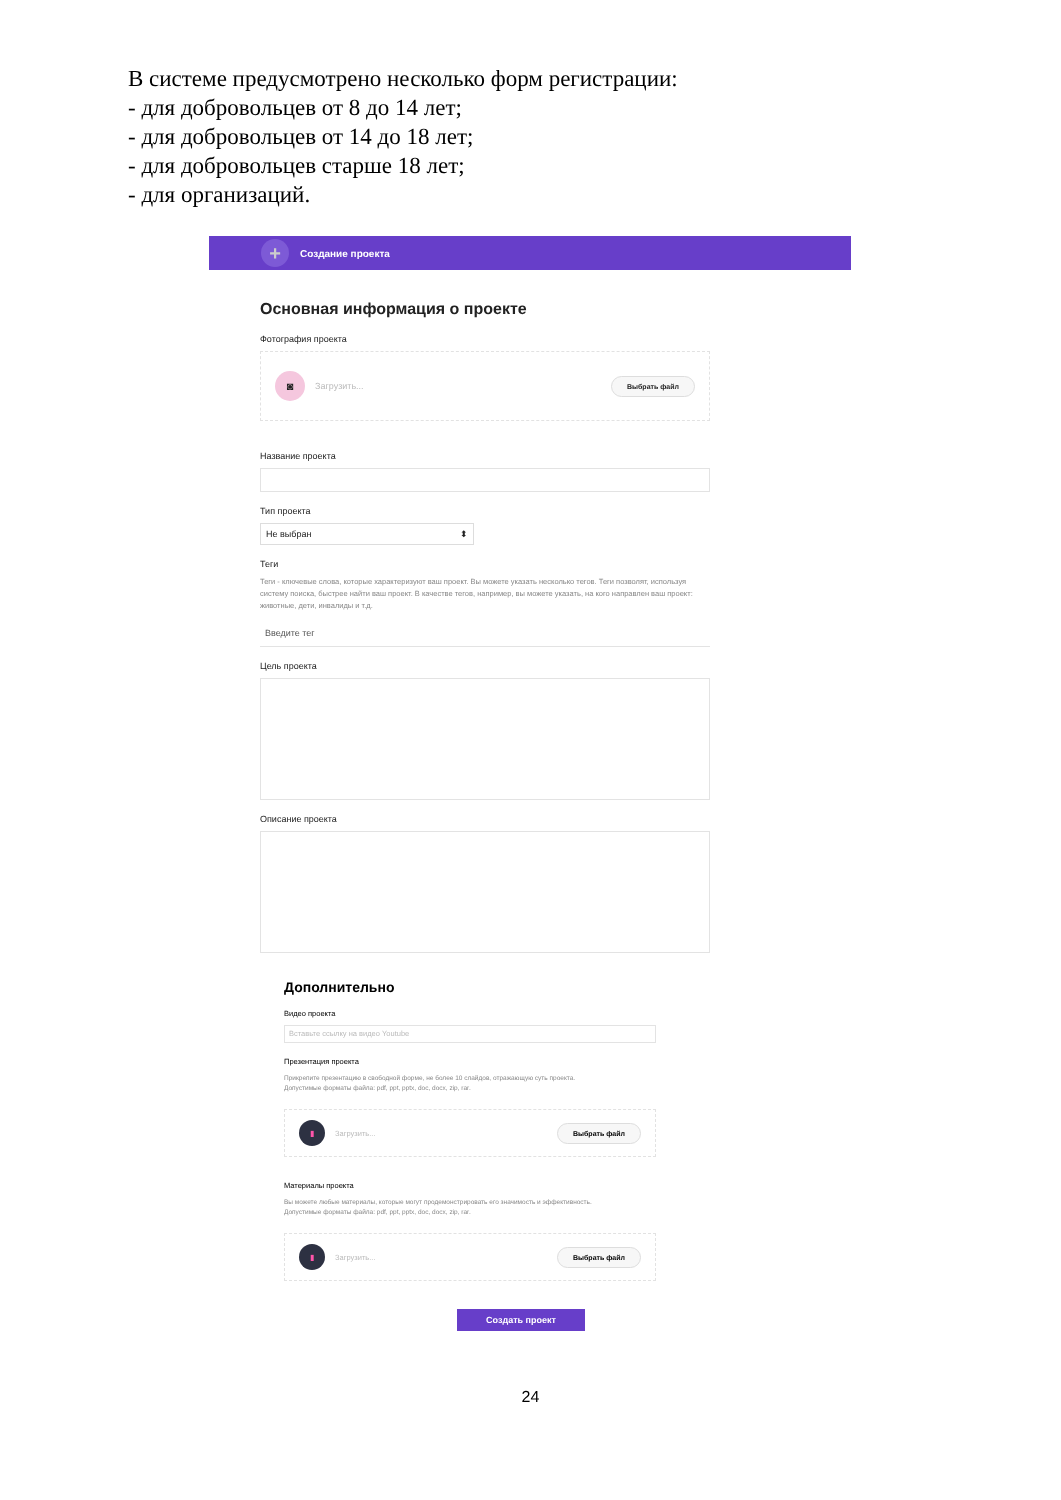В системе предусмотрено несколько форм регистрации:
- для добровольцев от 8 до 14 лет;
- для добровольцев от 14 до 18 лет;
- для добровольцев старше 18 лет;
- для организаций.
+ Создание проекта
Основная информация о проекте
Фотография проекта
◙ Загрузить... Выбрать файл
Название проекта
Тип проекта
Не выбран ⬍
Теги
Теги - ключевые слова, которые характеризуют ваш проект. Вы можете указать несколько тегов. Теги позволят, используя систему поиска, быстрее найти ваш проект. В качестве тегов, например, вы можете указать, на кого направлен ваш проект: животные, дети, инвалиды и т.д.
Введите тег
Цель проекта
Описание проекта
Дополнительно
Видео проекта
Вставьте ссылку на видео Youtube
Презентация проекта
Прикрепите презентацию в свободной форме, не более 10 слайдов, отражающую суть проекта.
Допустимые форматы файла: pdf, ppt, pptx, doc, docx, zip, rar.
▮ Загрузить... Выбрать файл
Материалы проекта
Вы можете любые материалы, которые могут продемонстрировать его значимость и эффективность.
Допустимые форматы файла: pdf, ppt, pptx, doc, docx, zip, rar.
▮ Загрузить... Выбрать файл
Создать проект
24